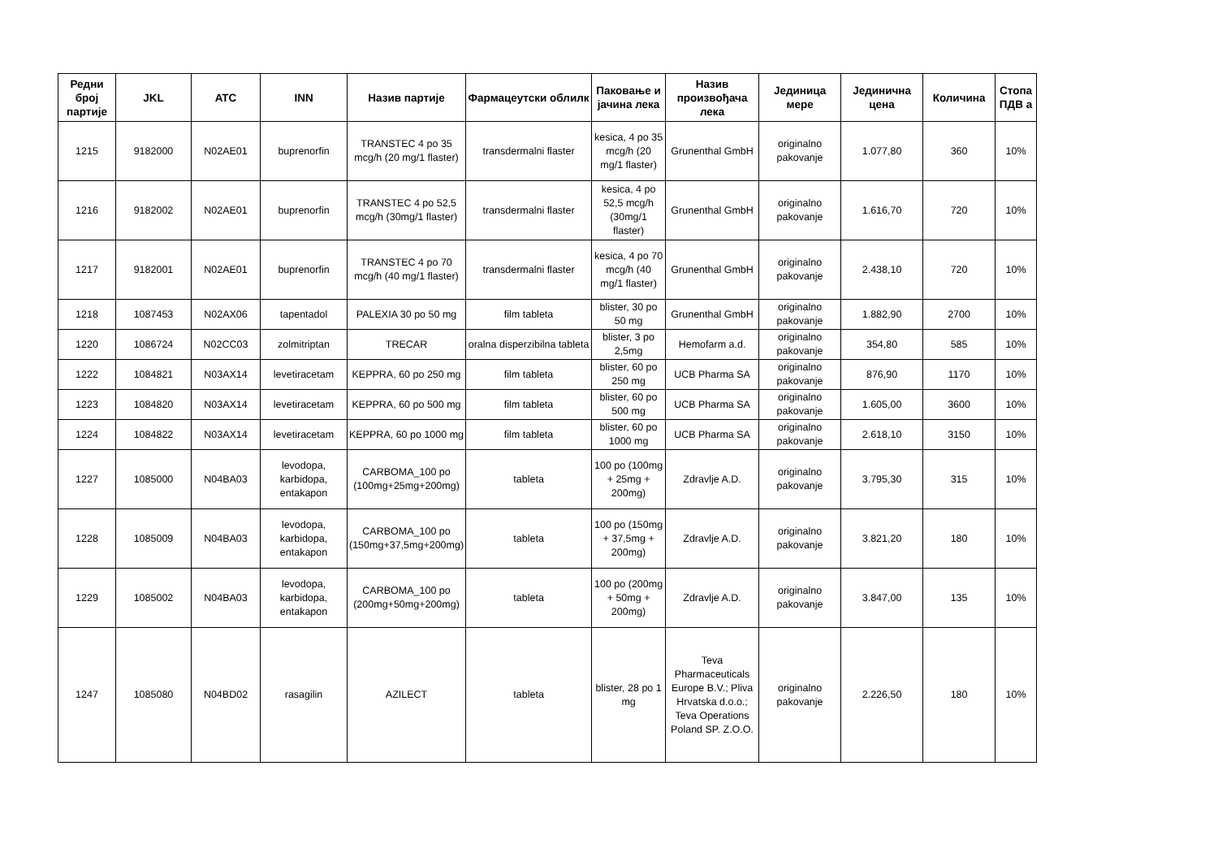| Редни број партије | JKL | ATC | INN | Назив партије | Фармацеутски облилк | Паковање и јачина лека | Назив произвођача лека | Јединица мере | Јединична цена | Количина | Стопа ПДВ а |
| --- | --- | --- | --- | --- | --- | --- | --- | --- | --- | --- | --- |
| 1215 | 9182000 | N02AE01 | buprenorfin | TRANSTEC 4 po 35 mcg/h (20 mg/1 flaster) | transdermalni flaster | kesica, 4 po 35 mcg/h (20 mg/1 flaster) | Grunenthal GmbH | originalno pakovanje | 1.077,80 | 360 | 10% |
| 1216 | 9182002 | N02AE01 | buprenorfin | TRANSTEC 4 po 52,5 mcg/h (30mg/1 flaster) | transdermalni flaster | kesica, 4 po 52,5 mcg/h (30mg/1 flaster) | Grunenthal GmbH | originalno pakovanje | 1.616,70 | 720 | 10% |
| 1217 | 9182001 | N02AE01 | buprenorfin | TRANSTEC 4 po 70 mcg/h (40 mg/1 flaster) | transdermalni flaster | kesica, 4 po 70 mcg/h (40 mg/1 flaster) | Grunenthal GmbH | originalno pakovanje | 2.438,10 | 720 | 10% |
| 1218 | 1087453 | N02AX06 | tapentadol | PALEXIA 30 po 50 mg | film tableta | blister, 30 po 50 mg | Grunenthal GmbH | originalno pakovanje | 1.882,90 | 2700 | 10% |
| 1220 | 1086724 | N02CC03 | zolmitriptan | TRECAR | oralna disperzibilna tableta | blister, 3 po 2,5mg | Hemofarm a.d. | originalno pakovanje | 354,80 | 585 | 10% |
| 1222 | 1084821 | N03AX14 | levetiracetam | KEPPRA, 60 po 250 mg | film tableta | blister, 60 po 250 mg | UCB Pharma SA | originalno pakovanje | 876,90 | 1170 | 10% |
| 1223 | 1084820 | N03AX14 | levetiracetam | KEPPRA, 60 po 500 mg | film tableta | blister, 60 po 500 mg | UCB Pharma SA | originalno pakovanje | 1.605,00 | 3600 | 10% |
| 1224 | 1084822 | N03AX14 | levetiracetam | KEPPRA, 60 po 1000 mg | film tableta | blister, 60 po 1000 mg | UCB Pharma SA | originalno pakovanje | 2.618,10 | 3150 | 10% |
| 1227 | 1085000 | N04BA03 | levodopa, karbidopa, entakapon | CARBOMA_100 po (100mg+25mg+200mg) | tableta | 100 po (100mg + 25mg + 200mg) | Zdravlje A.D. | originalno pakovanje | 3.795,30 | 315 | 10% |
| 1228 | 1085009 | N04BA03 | levodopa, karbidopa, entakapon | CARBOMA_100 po (150mg+37,5mg+200mg) | tableta | 100 po (150mg + 37,5mg + 200mg) | Zdravlje A.D. | originalno pakovanje | 3.821,20 | 180 | 10% |
| 1229 | 1085002 | N04BA03 | levodopa, karbidopa, entakapon | CARBOMA_100 po (200mg+50mg+200mg) | tableta | 100 po (200mg + 50mg + 200mg) | Zdravlje A.D. | originalno pakovanje | 3.847,00 | 135 | 10% |
| 1247 | 1085080 | N04BD02 | rasagilin | AZILECT | tableta | blister, 28 po 1 mg | Teva Pharmaceuticals Europe B.V.; Pliva Hrvatska d.o.o.; Teva Operations Poland SP. Z.O.O. | originalno pakovanje | 2.226,50 | 180 | 10% |